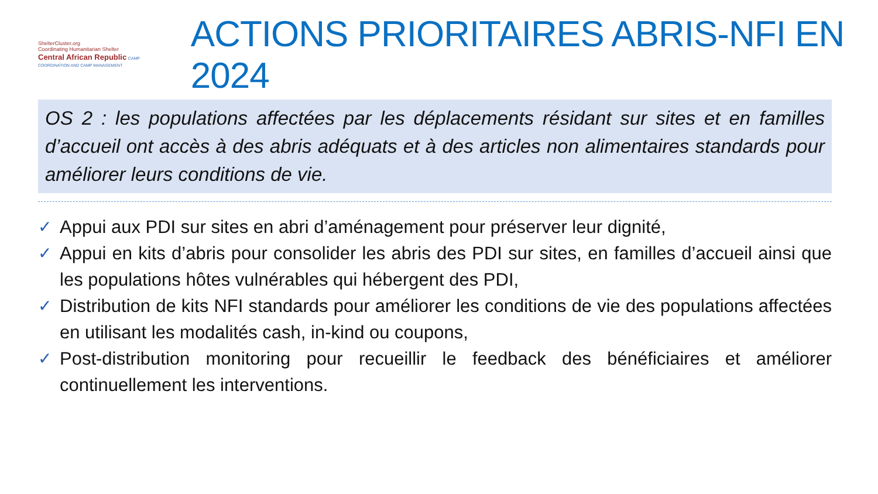ShelterCluster.org
Coordinating Humanitarian Shelter
Central African Republic CAMP COORDINATION AND CAMP MANAGEMENT
ACTIONS PRIORITAIRES ABRIS-NFI EN 2024
OS 2 : les populations affectées par les déplacements résidant sur sites et en familles d’accueil ont accès à des abris adéquats et à des articles non alimentaires standards pour améliorer leurs conditions de vie.
✓ Appui aux PDI sur sites en abri d’aménagement pour préserver leur dignité,
✓ Appui en kits d’abris pour consolider les abris des PDI sur sites, en familles d’accueil ainsi que les populations hôtes vulnérables qui hébergent des PDI,
✓ Distribution de kits NFI standards pour améliorer les conditions de vie des populations affectées en utilisant les modalités cash, in-kind ou coupons,
✓ Post-distribution monitoring pour recueillir le feedback des bénéficiaires et améliorer continuellement les interventions.